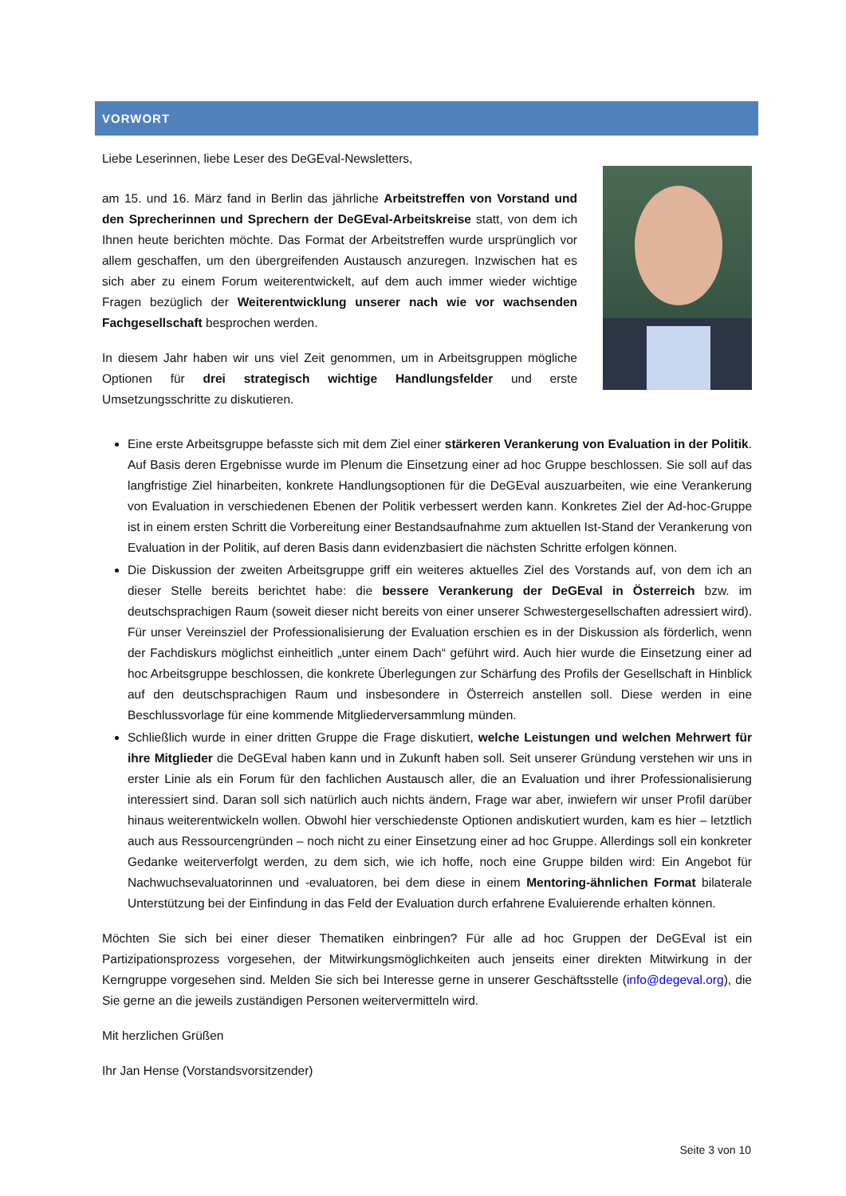VORWORT
Liebe Leserinnen, liebe Leser des DeGEval-Newsletters,
am 15. und 16. März fand in Berlin das jährliche Arbeitstreffen von Vorstand und den Sprecherinnen und Sprechern der DeGEval-Arbeitskreise statt, von dem ich Ihnen heute berichten möchte. Das Format der Arbeitstreffen wurde ursprünglich vor allem geschaffen, um den übergreifenden Austausch anzuregen. Inzwischen hat es sich aber zu einem Forum weiterentwickelt, auf dem auch immer wieder wichtige Fragen bezüglich der Weiterentwicklung unserer nach wie vor wachsenden Fachgesellschaft besprochen werden.
In diesem Jahr haben wir uns viel Zeit genommen, um in Arbeitsgruppen mögliche Optionen für drei strategisch wichtige Handlungsfelder und erste Umsetzungsschritte zu diskutieren.
Eine erste Arbeitsgruppe befasste sich mit dem Ziel einer stärkeren Verankerung von Evaluation in der Politik. Auf Basis deren Ergebnisse wurde im Plenum die Einsetzung einer ad hoc Gruppe beschlossen. Sie soll auf das langfristige Ziel hinarbeiten, konkrete Handlungsoptionen für die DeGEval auszuarbeiten, wie eine Verankerung von Evaluation in verschiedenen Ebenen der Politik verbessert werden kann. Konkretes Ziel der Ad-hoc-Gruppe ist in einem ersten Schritt die Vorbereitung einer Bestandsaufnahme zum aktuellen Ist-Stand der Verankerung von Evaluation in der Politik, auf deren Basis dann evidenzbasiert die nächsten Schritte erfolgen können.
Die Diskussion der zweiten Arbeitsgruppe griff ein weiteres aktuelles Ziel des Vorstands auf, von dem ich an dieser Stelle bereits berichtet habe: die bessere Verankerung der DeGEval in Österreich bzw. im deutschsprachigen Raum (soweit dieser nicht bereits von einer unserer Schwestergesellschaften adressiert wird). Für unser Vereinsziel der Professionalisierung der Evaluation erschien es in der Diskussion als förderlich, wenn der Fachdiskurs möglichst einheitlich „unter einem Dach“ geführt wird. Auch hier wurde die Einsetzung einer ad hoc Arbeitsgruppe beschlossen, die konkrete Überlegungen zur Schärfung des Profils der Gesellschaft in Hinblick auf den deutschsprachigen Raum und insbesondere in Österreich anstellen soll. Diese werden in eine Beschlussvorlage für eine kommende Mitgliederversammlung münden.
Schließlich wurde in einer dritten Gruppe die Frage diskutiert, welche Leistungen und welchen Mehrwert für ihre Mitglieder die DeGEval haben kann und in Zukunft haben soll. Seit unserer Gründung verstehen wir uns in erster Linie als ein Forum für den fachlichen Austausch aller, die an Evaluation und ihrer Professionalisierung interessiert sind. Daran soll sich natürlich auch nichts ändern, Frage war aber, inwiefern wir unser Profil darüber hinaus weiterentwickeln wollen. Obwohl hier verschiedenste Optionen andiskutiert wurden, kam es hier – letztlich auch aus Ressourcengründen – noch nicht zu einer Einsetzung einer ad hoc Gruppe. Allerdings soll ein konkreter Gedanke weiterverfolgt werden, zu dem sich, wie ich hoffe, noch eine Gruppe bilden wird: Ein Angebot für Nachwuchsevaluatorinnen und -evaluatoren, bei dem diese in einem Mentoring-ähnlichen Format bilaterale Unterstützung bei der Einfindung in das Feld der Evaluation durch erfahrene Evaluierende erhalten können.
Möchten Sie sich bei einer dieser Thematiken einbringen? Für alle ad hoc Gruppen der DeGEval ist ein Partizipationsprozess vorgesehen, der Mitwirkungsmöglichkeiten auch jenseits einer direkten Mitwirkung in der Kerngruppe vorgesehen sind. Melden Sie sich bei Interesse gerne in unserer Geschäftsstelle (info@degeval.org), die Sie gerne an die jeweils zuständigen Personen weitervermitteln wird.
Mit herzlichen Grüßen
Ihr Jan Hense (Vorstandsvorsitzender)
Seite 3 von 10